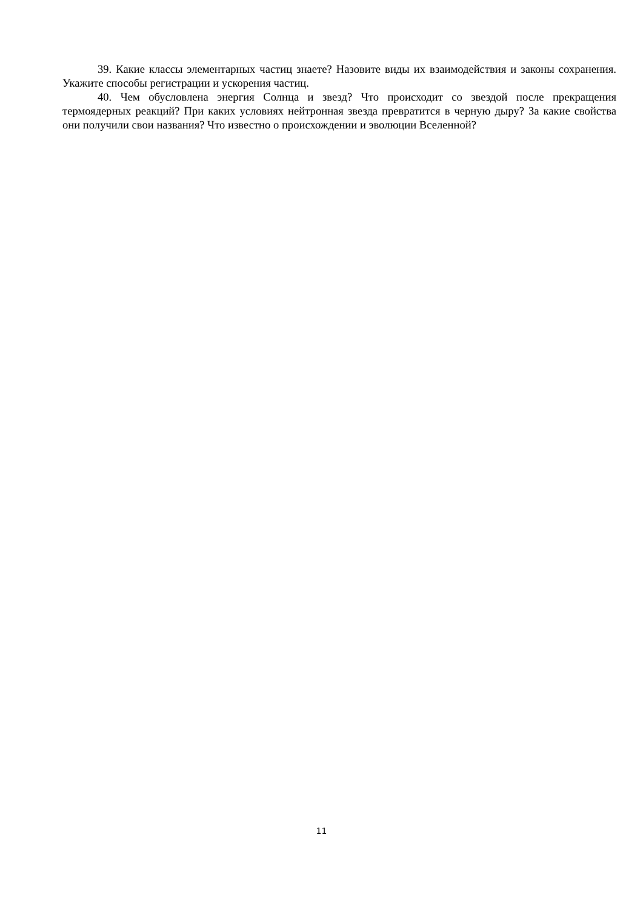39. Какие классы элементарных частиц знаете? Назовите виды их взаимодействия и законы сохранения. Укажите способы регистрации и ускорения частиц.
40. Чем обусловлена энергия Солнца и звезд? Что происходит со звездой после прекращения термоядерных реакций? При каких условиях нейтронная звезда превратится в черную дыру? За какие свойства они получили свои названия? Что известно о происхождении и эволюции Вселенной?
11